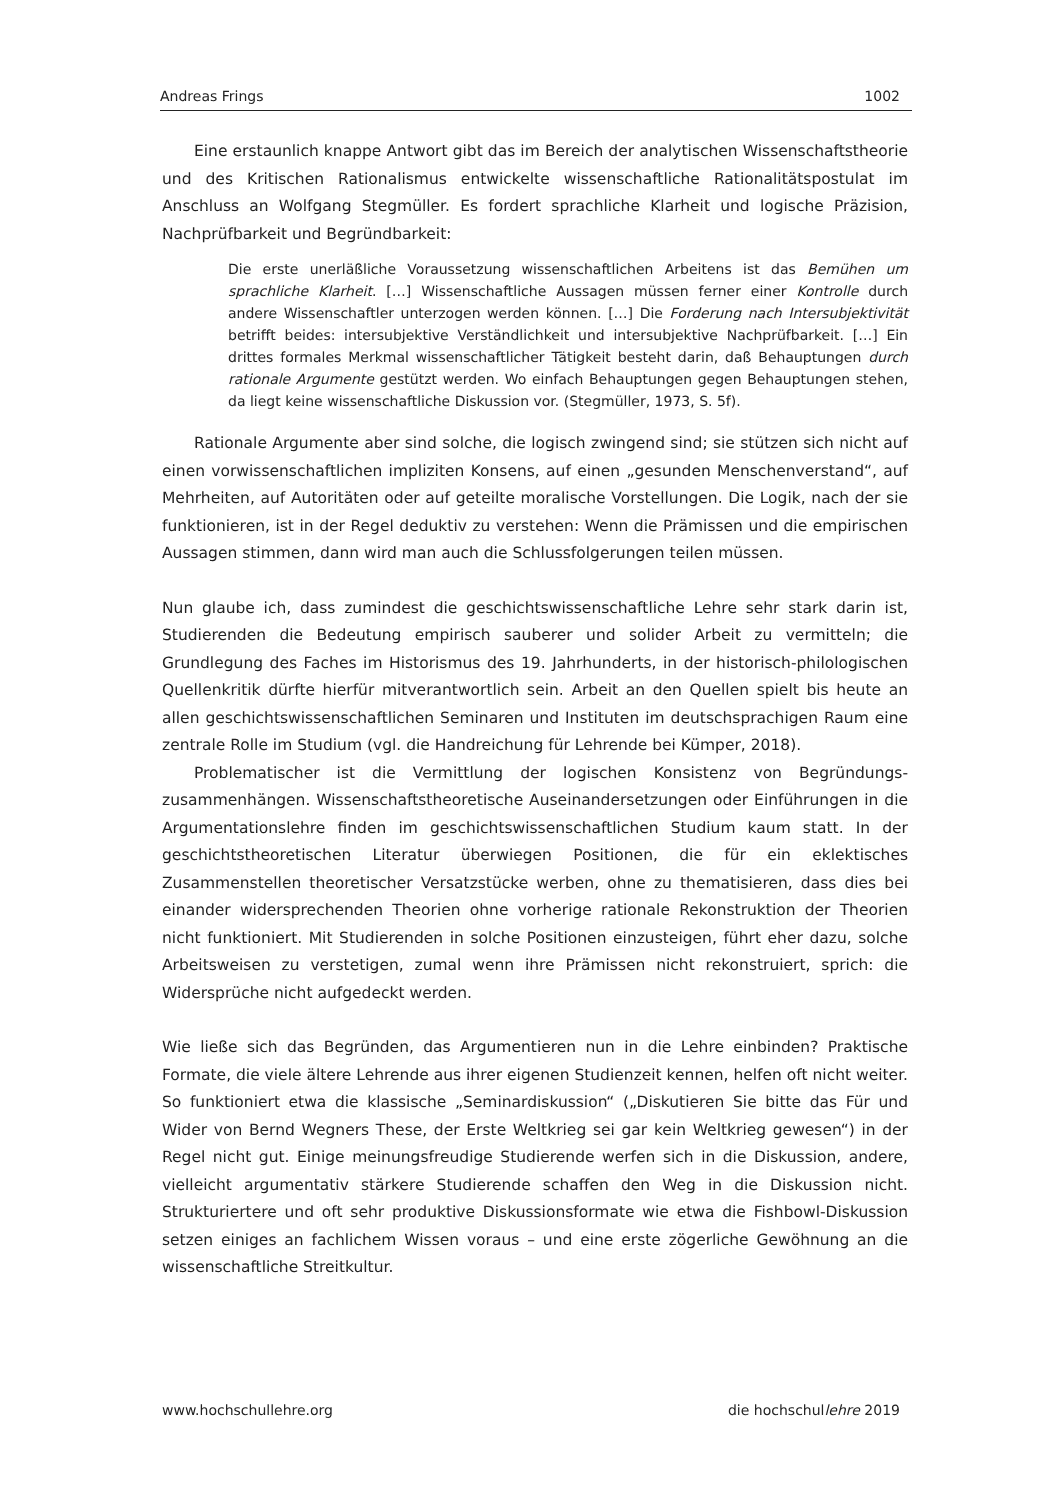Andreas Frings 1002
Eine erstaunlich knappe Antwort gibt das im Bereich der analytischen Wissenschaftstheorie und des Kritischen Rationalismus entwickelte wissenschaftliche Rationalitätspostulat im Anschluss an Wolfgang Stegmüller. Es fordert sprachliche Klarheit und logische Präzision, Nachprüfbarkeit und Begründbarkeit:
Die erste unerläßliche Voraussetzung wissenschaftlichen Arbeitens ist das Bemühen um sprachliche Klarheit. […] Wissenschaftliche Aussagen müssen ferner einer Kontrolle durch andere Wissenschaftler unterzogen werden können. […] Die Forderung nach Intersubjektivität betrifft beides: intersubjektive Verständlichkeit und intersubjektive Nachprüfbarkeit. […] Ein drittes formales Merkmal wissenschaftlicher Tätigkeit besteht darin, daß Behauptungen durch rationale Argumente gestützt werden. Wo einfach Behauptungen gegen Behauptungen stehen, da liegt keine wissenschaftliche Diskussion vor. (Stegmüller, 1973, S. 5f).
Rationale Argumente aber sind solche, die logisch zwingend sind; sie stützen sich nicht auf einen vorwissenschaftlichen impliziten Konsens, auf einen „gesunden Menschenverstand“, auf Mehrheiten, auf Autoritäten oder auf geteilte moralische Vorstellungen. Die Logik, nach der sie funktionieren, ist in der Regel deduktiv zu verstehen: Wenn die Prämissen und die empirischen Aussagen stimmen, dann wird man auch die Schlussfolgerungen teilen müssen.
Nun glaube ich, dass zumindest die geschichtswissenschaftliche Lehre sehr stark darin ist, Studierenden die Bedeutung empirisch sauberer und solider Arbeit zu vermitteln; die Grundlegung des Faches im Historismus des 19. Jahrhunderts, in der historisch-philologischen Quellenkritik dürfte hierfür mitverantwortlich sein. Arbeit an den Quellen spielt bis heute an allen geschichtswissenschaftlichen Seminaren und Instituten im deutschsprachigen Raum eine zentrale Rolle im Studium (vgl. die Handreichung für Lehrende bei Kümper, 2018).
Problematischer ist die Vermittlung der logischen Konsistenz von Begründungs-zusammenhängen. Wissenschaftstheoretische Auseinandersetzungen oder Einführungen in die Argumentationslehre finden im geschichtswissenschaftlichen Studium kaum statt. In der geschichtstheoretischen Literatur überwiegen Positionen, die für ein eklektisches Zusammenstellen theoretischer Versatzstücke werben, ohne zu thematisieren, dass dies bei einander widersprechenden Theorien ohne vorherige rationale Rekonstruktion der Theorien nicht funktioniert. Mit Studierenden in solche Positionen einzusteigen, führt eher dazu, solche Arbeitsweisen zu verstetigen, zumal wenn ihre Prämissen nicht rekonstruiert, sprich: die Widersprüche nicht aufgedeckt werden.
Wie ließe sich das Begründen, das Argumentieren nun in die Lehre einbinden? Praktische Formate, die viele ältere Lehrende aus ihrer eigenen Studienzeit kennen, helfen oft nicht weiter. So funktioniert etwa die klassische „Seminardiskussion“ („Diskutieren Sie bitte das Für und Wider von Bernd Wegners These, der Erste Weltkrieg sei gar kein Weltkrieg gewesen“) in der Regel nicht gut. Einige meinungsfreudige Studierende werfen sich in die Diskussion, andere, vielleicht argumentativ stärkere Studierende schaffen den Weg in die Diskussion nicht. Strukturiertere und oft sehr produktive Diskussionsformate wie etwa die Fishbowl-Diskussion setzen einiges an fachlichem Wissen voraus – und eine erste zögerliche Gewöhnung an die wissenschaftliche Streitkultur.
www.hochschullehre.org die hochschullehre 2019